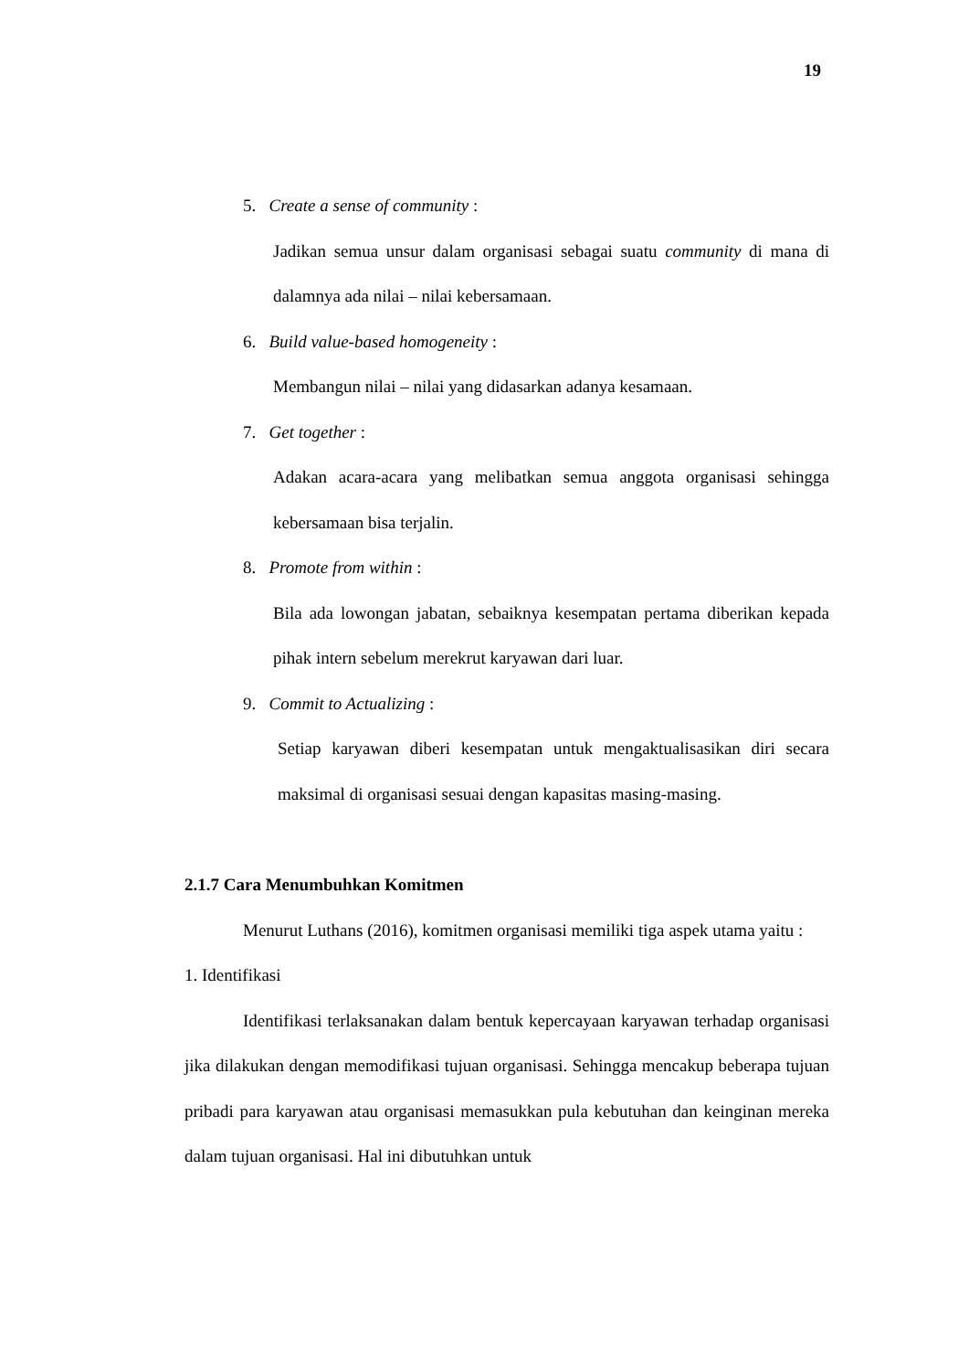19
5. Create a sense of community :
Jadikan semua unsur dalam organisasi sebagai suatu community di mana di dalamnya ada nilai – nilai kebersamaan.
6. Build value-based homogeneity :
Membangun nilai – nilai yang didasarkan adanya kesamaan.
7. Get together :
Adakan acara-acara yang melibatkan semua anggota organisasi sehingga kebersamaan bisa terjalin.
8. Promote from within :
Bila ada lowongan jabatan, sebaiknya kesempatan pertama diberikan kepada pihak intern sebelum merekrut karyawan dari luar.
9. Commit to Actualizing :
Setiap karyawan diberi kesempatan untuk mengaktualisasikan diri secara maksimal di organisasi sesuai dengan kapasitas masing-masing.
2.1.7 Cara Menumbuhkan Komitmen
Menurut Luthans (2016), komitmen organisasi memiliki tiga aspek utama yaitu :
1. Identifikasi
Identifikasi terlaksanakan dalam bentuk kepercayaan karyawan terhadap organisasi jika dilakukan dengan memodifikasi tujuan organisasi. Sehingga mencakup beberapa tujuan pribadi para karyawan atau organisasi memasukkan pula kebutuhan dan keinginan mereka dalam tujuan organisasi. Hal ini dibutuhkan untuk